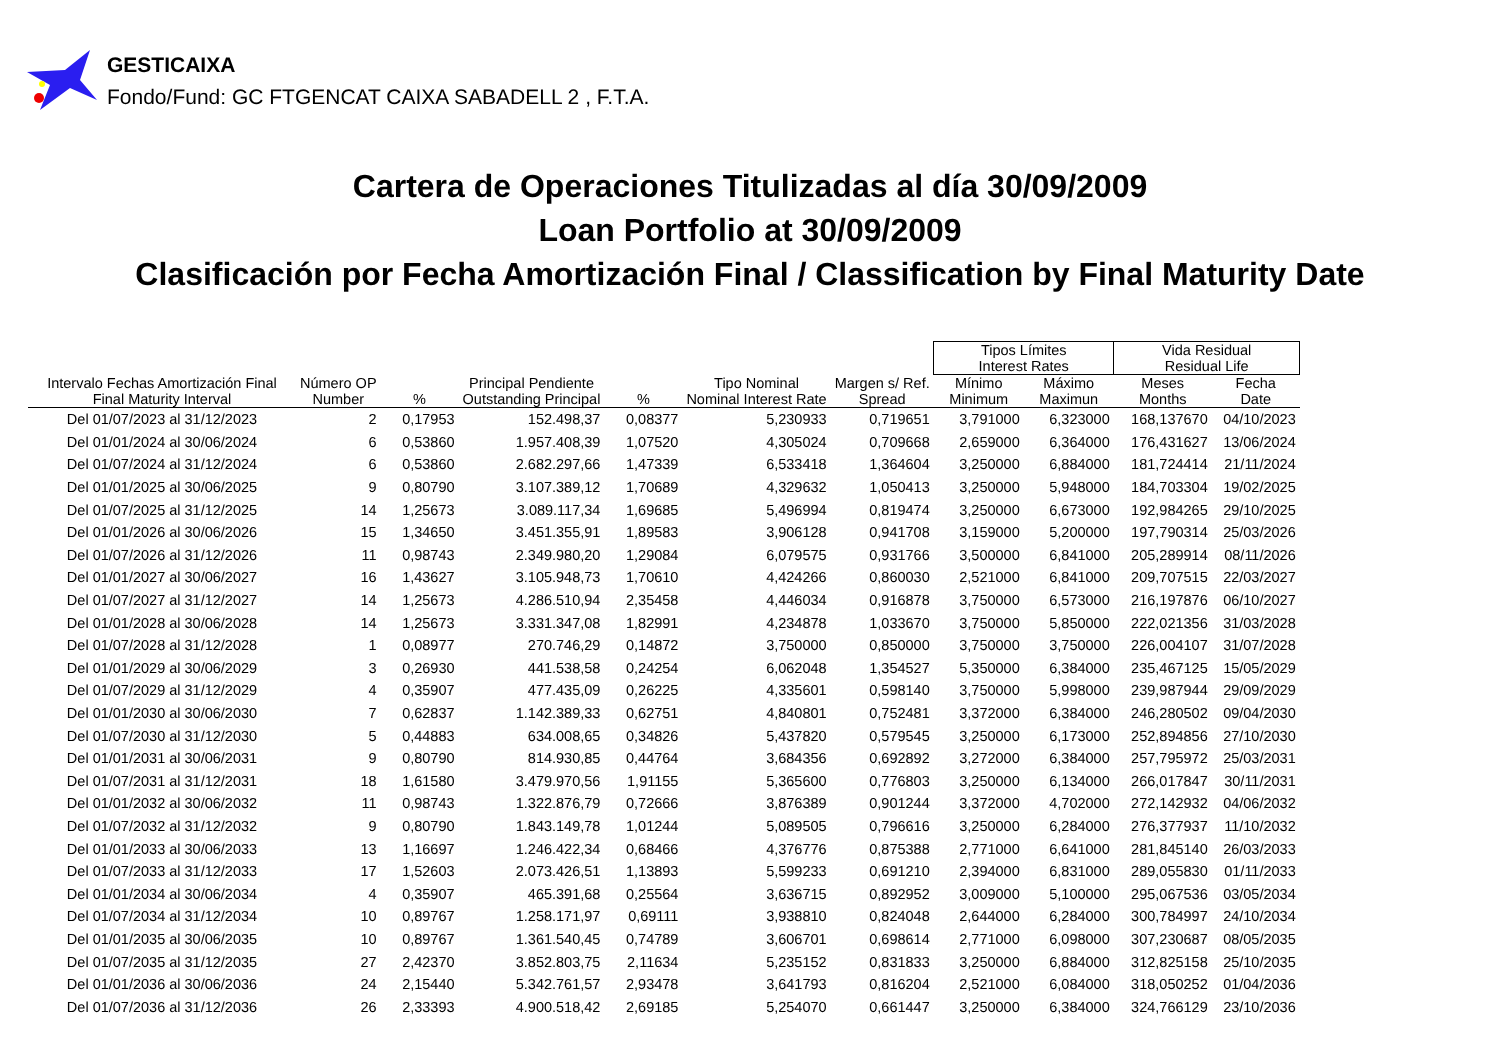GESTICAIXA
Fondo/Fund: GC FTGENCAT CAIXA SABADELL 2 , F.T.A.
Cartera de Operaciones Titulizadas al día 30/09/2009
Loan Portfolio at 30/09/2009
Clasificación por Fecha Amortización Final / Classification by Final Maturity Date
| | | | | | | | Tipos Límites Interest Rates | | Vida Residual Residual Life | |
| --- | --- | --- | --- | --- | --- | --- | --- | --- | --- | --- |
| Intervalo Fechas Amortización Final Final Maturity Interval | Número OP Number | % | Principal Pendiente Outstanding Principal | % | Tipo Nominal Nominal Interest Rate | Margen s/ Ref. Spread | Mínimo Minimum | Máximo Maximun | Meses Months | Fecha Date |
| Del 01/07/2023 al 31/12/2023 | 2 | 0,17953 | 152.498,37 | 0,08377 | 5,230933 | 0,719651 | 3,791000 | 6,323000 | 168,137670 | 04/10/2023 |
| Del 01/01/2024 al 30/06/2024 | 6 | 0,53860 | 1.957.408,39 | 1,07520 | 4,305024 | 0,709668 | 2,659000 | 6,364000 | 176,431627 | 13/06/2024 |
| Del 01/07/2024 al 31/12/2024 | 6 | 0,53860 | 2.682.297,66 | 1,47339 | 6,533418 | 1,364604 | 3,250000 | 6,884000 | 181,724414 | 21/11/2024 |
| Del 01/01/2025 al 30/06/2025 | 9 | 0,80790 | 3.107.389,12 | 1,70689 | 4,329632 | 1,050413 | 3,250000 | 5,948000 | 184,703304 | 19/02/2025 |
| Del 01/07/2025 al 31/12/2025 | 14 | 1,25673 | 3.089.117,34 | 1,69685 | 5,496994 | 0,819474 | 3,250000 | 6,673000 | 192,984265 | 29/10/2025 |
| Del 01/01/2026 al 30/06/2026 | 15 | 1,34650 | 3.451.355,91 | 1,89583 | 3,906128 | 0,941708 | 3,159000 | 5,200000 | 197,790314 | 25/03/2026 |
| Del 01/07/2026 al 31/12/2026 | 11 | 0,98743 | 2.349.980,20 | 1,29084 | 6,079575 | 0,931766 | 3,500000 | 6,841000 | 205,289914 | 08/11/2026 |
| Del 01/01/2027 al 30/06/2027 | 16 | 1,43627 | 3.105.948,73 | 1,70610 | 4,424266 | 0,860030 | 2,521000 | 6,841000 | 209,707515 | 22/03/2027 |
| Del 01/07/2027 al 31/12/2027 | 14 | 1,25673 | 4.286.510,94 | 2,35458 | 4,446034 | 0,916878 | 3,750000 | 6,573000 | 216,197876 | 06/10/2027 |
| Del 01/01/2028 al 30/06/2028 | 14 | 1,25673 | 3.331.347,08 | 1,82991 | 4,234878 | 1,033670 | 3,750000 | 5,850000 | 222,021356 | 31/03/2028 |
| Del 01/07/2028 al 31/12/2028 | 1 | 0,08977 | 270.746,29 | 0,14872 | 3,750000 | 0,850000 | 3,750000 | 3,750000 | 226,004107 | 31/07/2028 |
| Del 01/01/2029 al 30/06/2029 | 3 | 0,26930 | 441.538,58 | 0,24254 | 6,062048 | 1,354527 | 5,350000 | 6,384000 | 235,467125 | 15/05/2029 |
| Del 01/07/2029 al 31/12/2029 | 4 | 0,35907 | 477.435,09 | 0,26225 | 4,335601 | 0,598140 | 3,750000 | 5,998000 | 239,987944 | 29/09/2029 |
| Del 01/01/2030 al 30/06/2030 | 7 | 0,62837 | 1.142.389,33 | 0,62751 | 4,840801 | 0,752481 | 3,372000 | 6,384000 | 246,280502 | 09/04/2030 |
| Del 01/07/2030 al 31/12/2030 | 5 | 0,44883 | 634.008,65 | 0,34826 | 5,437820 | 0,579545 | 3,250000 | 6,173000 | 252,894856 | 27/10/2030 |
| Del 01/01/2031 al 30/06/2031 | 9 | 0,80790 | 814.930,85 | 0,44764 | 3,684356 | 0,692892 | 3,272000 | 6,384000 | 257,795972 | 25/03/2031 |
| Del 01/07/2031 al 31/12/2031 | 18 | 1,61580 | 3.479.970,56 | 1,91155 | 5,365600 | 0,776803 | 3,250000 | 6,134000 | 266,017847 | 30/11/2031 |
| Del 01/01/2032 al 30/06/2032 | 11 | 0,98743 | 1.322.876,79 | 0,72666 | 3,876389 | 0,901244 | 3,372000 | 4,702000 | 272,142932 | 04/06/2032 |
| Del 01/07/2032 al 31/12/2032 | 9 | 0,80790 | 1.843.149,78 | 1,01244 | 5,089505 | 0,796616 | 3,250000 | 6,284000 | 276,377937 | 11/10/2032 |
| Del 01/01/2033 al 30/06/2033 | 13 | 1,16697 | 1.246.422,34 | 0,68466 | 4,376776 | 0,875388 | 2,771000 | 6,641000 | 281,845140 | 26/03/2033 |
| Del 01/07/2033 al 31/12/2033 | 17 | 1,52603 | 2.073.426,51 | 1,13893 | 5,599233 | 0,691210 | 2,394000 | 6,831000 | 289,055830 | 01/11/2033 |
| Del 01/01/2034 al 30/06/2034 | 4 | 0,35907 | 465.391,68 | 0,25564 | 3,636715 | 0,892952 | 3,009000 | 5,100000 | 295,067536 | 03/05/2034 |
| Del 01/07/2034 al 31/12/2034 | 10 | 0,89767 | 1.258.171,97 | 0,69111 | 3,938810 | 0,824048 | 2,644000 | 6,284000 | 300,784997 | 24/10/2034 |
| Del 01/01/2035 al 30/06/2035 | 10 | 0,89767 | 1.361.540,45 | 0,74789 | 3,606701 | 0,698614 | 2,771000 | 6,098000 | 307,230687 | 08/05/2035 |
| Del 01/07/2035 al 31/12/2035 | 27 | 2,42370 | 3.852.803,75 | 2,11634 | 5,235152 | 0,831833 | 3,250000 | 6,884000 | 312,825158 | 25/10/2035 |
| Del 01/01/2036 al 30/06/2036 | 24 | 2,15440 | 5.342.761,57 | 2,93478 | 3,641793 | 0,816204 | 2,521000 | 6,084000 | 318,050252 | 01/04/2036 |
| Del 01/07/2036 al 31/12/2036 | 26 | 2,33393 | 4.900.518,42 | 2,69185 | 5,254070 | 0,661447 | 3,250000 | 6,384000 | 324,766129 | 23/10/2036 |